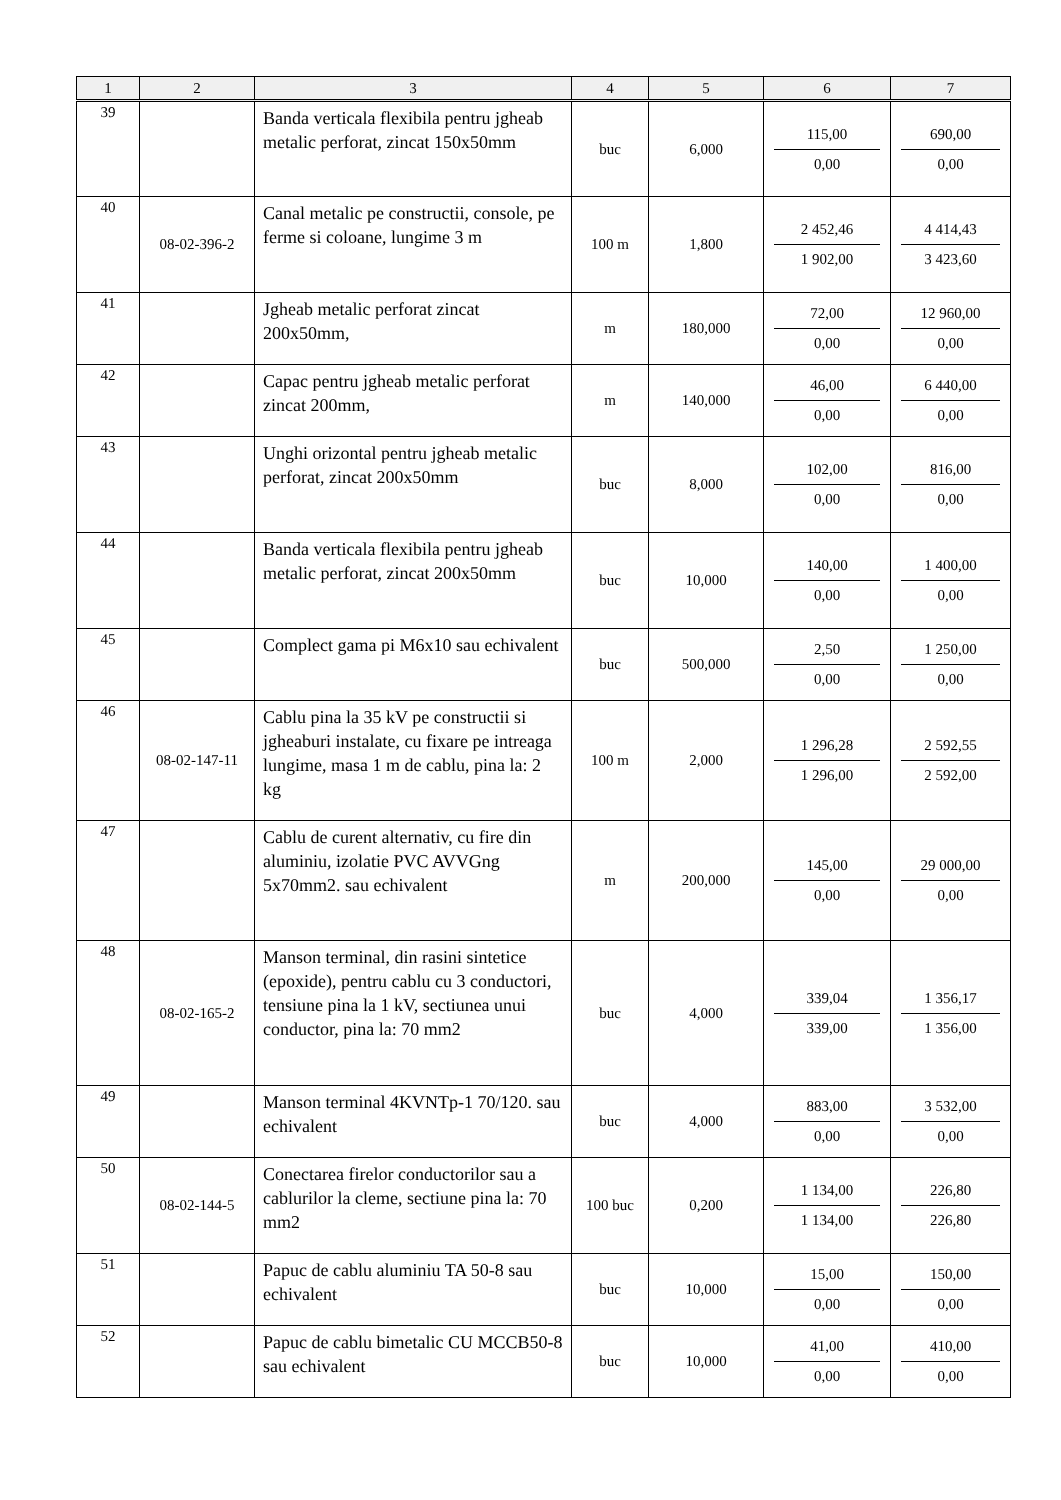| 1 | 2 | 3 | 4 | 5 | 6 | 7 |
| --- | --- | --- | --- | --- | --- | --- |
| 39 | | Banda verticala flexibila pentru jgheab metalic perforat, zincat 150x50mm | buc | 6,000 | 115,00 0,00 | 690,00 0,00 |
| 40 | 08-02-396-2 | Canal metalic pe constructii, console, pe ferme si coloane, lungime 3 m | 100 m | 1,800 | 2 452,46 1 902,00 | 4 414,43 3 423,60 |
| 41 | | Jgheab metalic perforat zincat 200x50mm, | m | 180,000 | 72,00 0,00 | 12 960,00 0,00 |
| 42 | | Capac pentru jgheab metalic perforat zincat 200mm, | m | 140,000 | 46,00 0,00 | 6 440,00 0,00 |
| 43 | | Unghi orizontal pentru jgheab metalic perforat, zincat 200x50mm | buc | 8,000 | 102,00 0,00 | 816,00 0,00 |
| 44 | | Banda verticala flexibila pentru jgheab metalic perforat, zincat 200x50mm | buc | 10,000 | 140,00 0,00 | 1 400,00 0,00 |
| 45 | | Complect gama pi M6x10 sau echivalent | buc | 500,000 | 2,50 0,00 | 1 250,00 0,00 |
| 46 | 08-02-147-11 | Cablu pina la 35 kV pe constructii si jgheaburi instalate, cu fixare pe intreaga lungime, masa 1 m de cablu, pina la: 2 kg | 100 m | 2,000 | 1 296,28 1 296,00 | 2 592,55 2 592,00 |
| 47 | | Cablu de curent alternativ, cu fire din aluminiu, izolatie PVC AVVGng 5x70mm2. sau echivalent | m | 200,000 | 145,00 0,00 | 29 000,00 0,00 |
| 48 | 08-02-165-2 | Manson terminal, din rasini sintetice (epoxide), pentru cablu cu 3 conductori, tensiune pina la 1 kV, sectiunea unui conductor, pina la: 70 mm2 | buc | 4,000 | 339,04 339,00 | 1 356,17 1 356,00 |
| 49 | | Manson terminal 4KVNTp-1 70/120. sau echivalent | buc | 4,000 | 883,00 0,00 | 3 532,00 0,00 |
| 50 | 08-02-144-5 | Conectarea firelor conductorilor sau a cablurilor la cleme, sectiune pina la: 70 mm2 | 100 buc | 0,200 | 1 134,00 1 134,00 | 226,80 226,80 |
| 51 | | Papuc de cablu aluminiu TA 50-8 sau echivalent | buc | 10,000 | 15,00 0,00 | 150,00 0,00 |
| 52 | | Papuc de cablu bimetalic CU MCCB50-8 sau echivalent | buc | 10,000 | 41,00 0,00 | 410,00 0,00 |